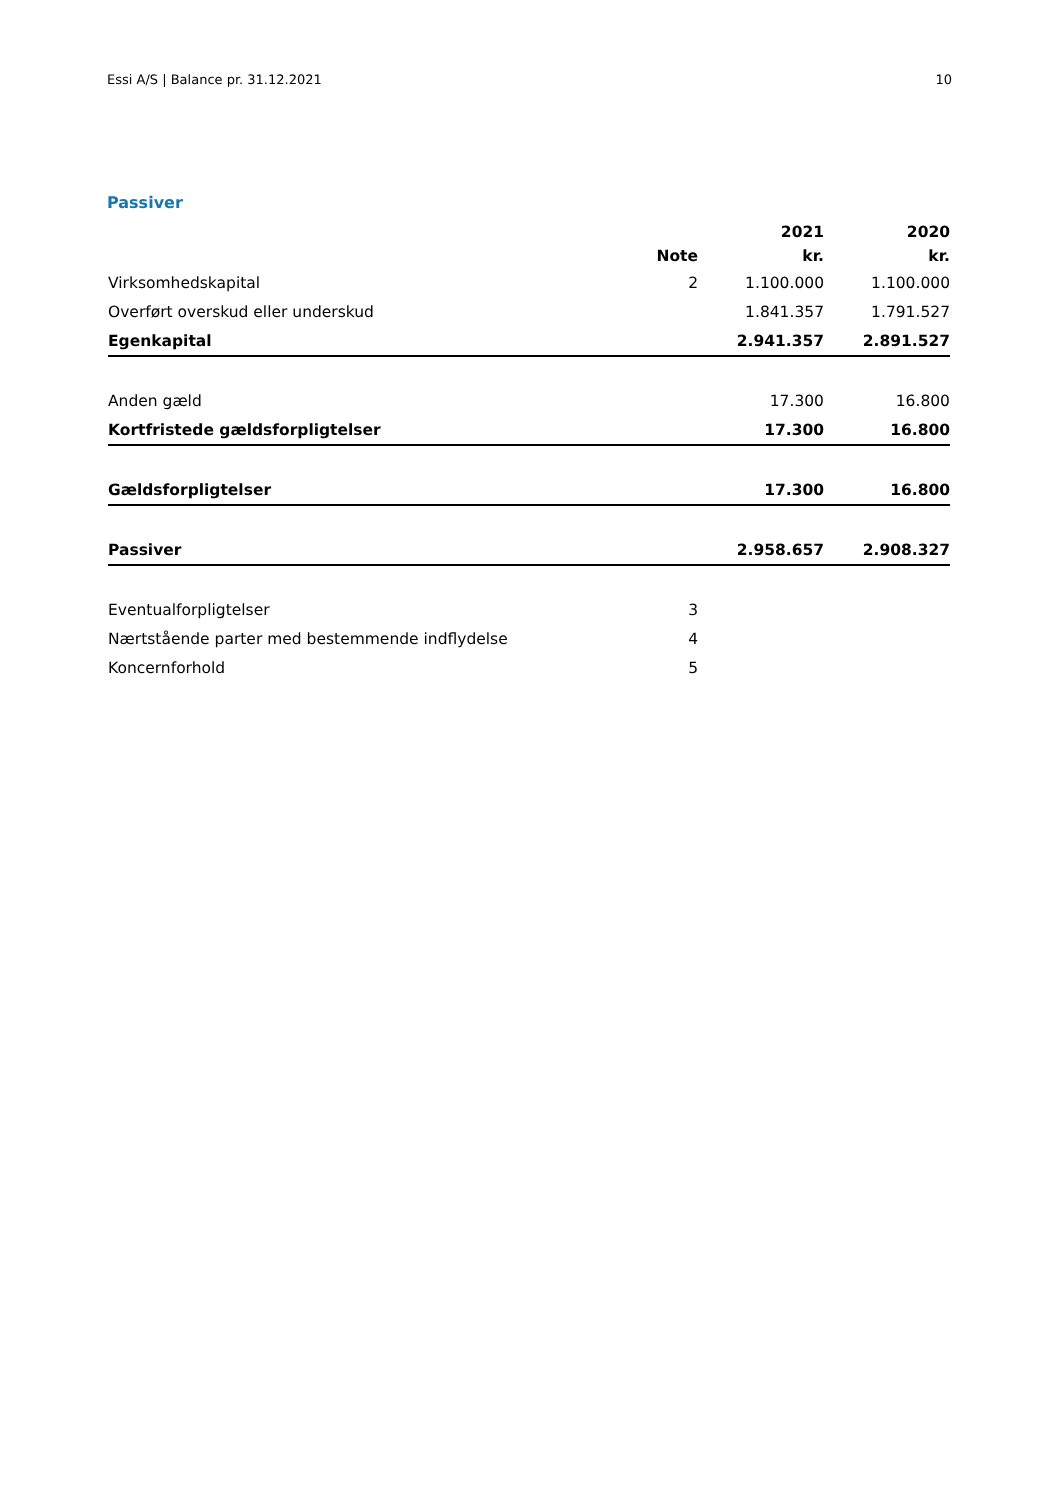Essi A/S | Balance pr. 31.12.2021 10
Passiver
| | | 2021 | 2020 |
| --- | --- | --- | --- |
| | Note | kr. | kr. |
| Virksomhedskapital | 2 | 1.100.000 | 1.100.000 |
| Overført overskud eller underskud | | 1.841.357 | 1.791.527 |
| Egenkapital | | 2.941.357 | 2.891.527 |
| Anden gæld | | 17.300 | 16.800 |
| Kortfristede gældsforpligtelser | | 17.300 | 16.800 |
| Gældsforpligtelser | | 17.300 | 16.800 |
| Passiver | | 2.958.657 | 2.908.327 |
| Eventualforpligtelser | 3 | | |
| Nærtstående parter med bestemmende indflydelse | 4 | | |
| Koncernforhold | 5 | | |